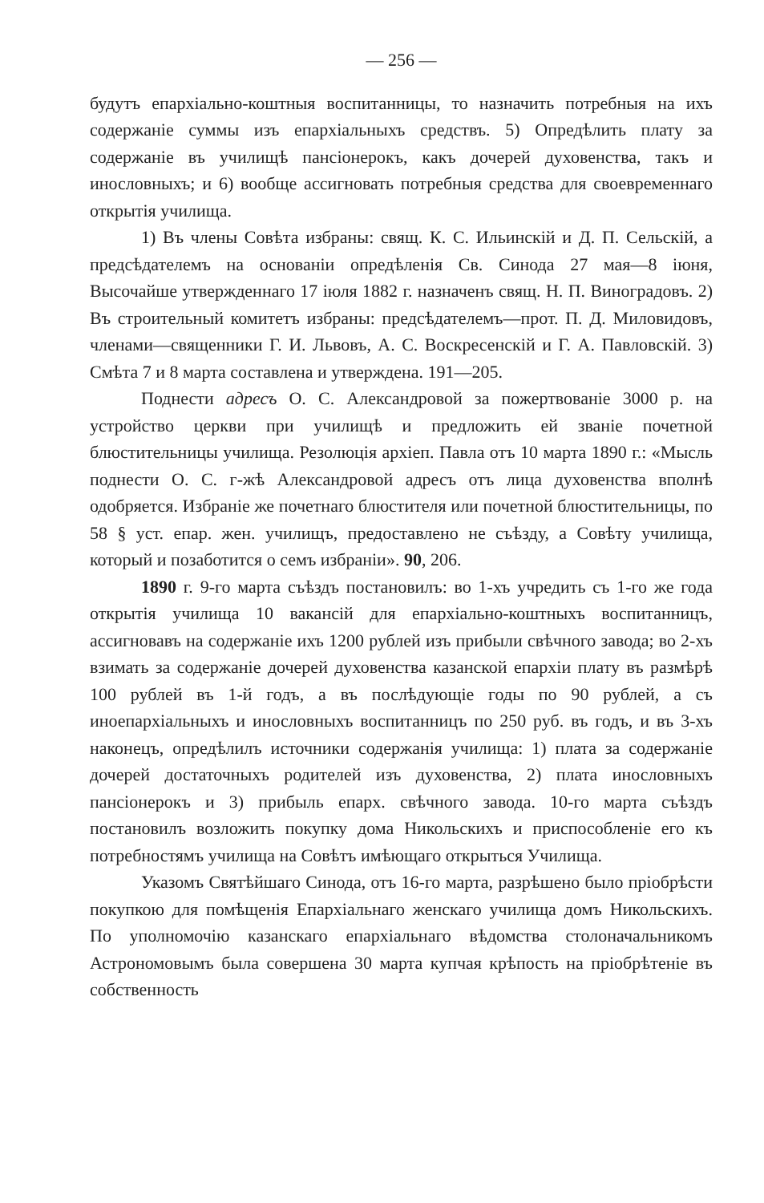— 256 —
будутъ епархіально-коштныя воспитанницы, то назначить потребныя на ихъ содержаніе суммы изъ епархіальныхъ средствъ. 5) Опредѣлить плату за содержаніе въ училищѣ пансіонерокъ, какъ дочерей духовенства, такъ и инословныхъ; и 6) вообще ассигновать потребныя средства для своевременнаго открытія училища.
1) Въ члены Совѣта избраны: свящ. К. С. Ильинскій и Д. П. Сельскій, а предсѣдателемъ на основаніи опредѣленія Св. Синода 27 мая—8 іюня, Высочайше утвержденнаго 17 іюля 1882 г. назначенъ свящ. Н. П. Виноградовъ. 2) Въ строительный комитетъ избраны: предсѣдателемъ—прот. П. Д. Миловидовъ, членами—священники Г. И. Львовъ, А. С. Воскресенскій и Г. А. Павловскій. 3) Смѣта 7 и 8 марта составлена и утверждена. 191—205.
Поднести адресъ О. С. Александровой за пожертвованіе 3000 р. на устройство церкви при училищѣ и предложить ей званіе почетной блюстительницы училища. Резолюція архіеп. Павла отъ 10 марта 1890 г.: «Мысль поднести О. С. г-жѣ Александровой адресъ отъ лица духовенства вполнѣ одобряется. Избраніе же почетнаго блюстителя или почетной блюстительницы, по 58 § уст. епар. жен. училищъ, предоставлено не съѣзду, а Совѣту училища, который и позаботится о семъ избраніи». 90, 206.
1890 г. 9-го марта съѣздъ постановилъ: во 1-хъ учредить съ 1-го же года открытія училища 10 вакансій для епархіально-коштныхъ воспитанницъ, ассигновавъ на содержаніе ихъ 1200 рублей изъ прибыли свѣчного завода; во 2-хъ взимать за содержаніе дочерей духовенства казанской епархіи плату въ размѣрѣ 100 рублей въ 1-й годъ, а въ послѣдующіе годы по 90 рублей, а съ иноепархіальныхъ и инословныхъ воспитанницъ по 250 руб. въ годъ, и въ 3-хъ наконецъ, опредѣлилъ источники содержанія училища: 1) плата за содержаніе дочерей достаточныхъ родителей изъ духовенства, 2) плата инословныхъ пансіонерокъ и 3) прибыль епарх. свѣчного завода. 10-го марта съѣздъ постановилъ возложить покупку дома Никольскихъ и приспособленіе его къ потребностямъ училища на Совѣтъ имѣющаго открыться Училища.
Указомъ Святѣйшаго Синода, отъ 16-го марта, разрѣшено было пріобрѣсти покупкою для помѣщенія Епархіальнаго женскаго училища домъ Никольскихъ. По уполномочію казанскаго епархіальнаго вѣдомства столоначальникомъ Астрономовымъ была совершена 30 марта купчая крѣпость на пріобрѣтеніе въ собственность